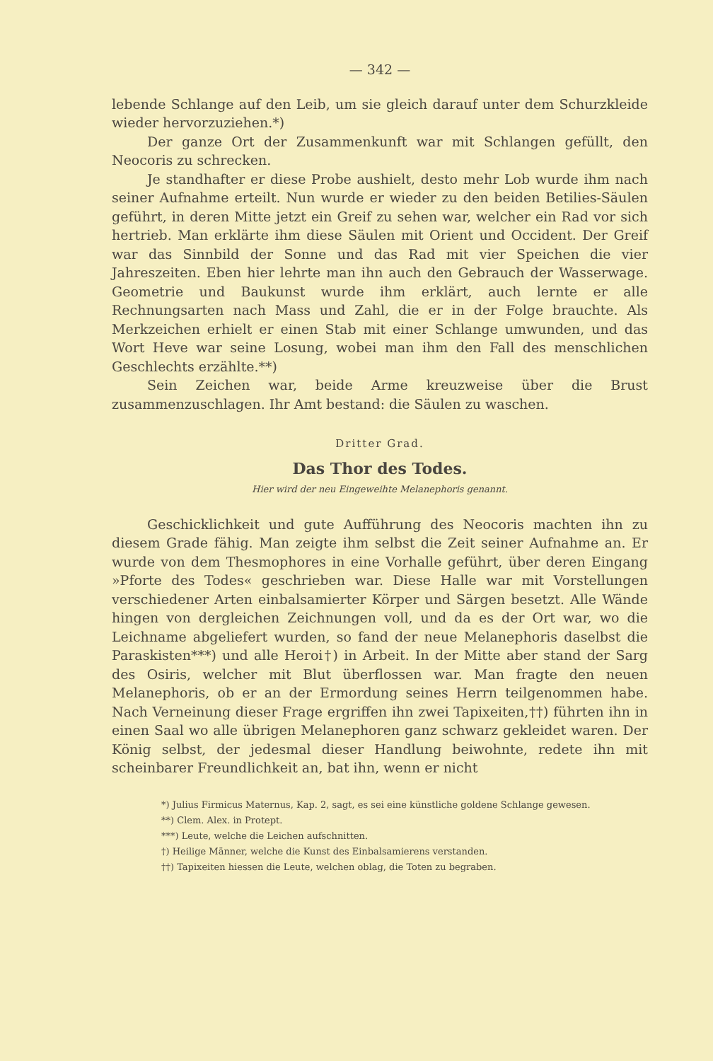— 342 —
lebende Schlange auf den Leib, um sie gleich darauf unter dem Schurzkleide wieder hervorzuziehen.*)
Der ganze Ort der Zusammenkunft war mit Schlangen gefüllt, den Neocoris zu schrecken.
Je standhafter er diese Probe aushielt, desto mehr Lob wurde ihm nach seiner Aufnahme erteilt. Nun wurde er wieder zu den beiden Betilies-Säulen geführt, in deren Mitte jetzt ein Greif zu sehen war, welcher ein Rad vor sich hertrieb. Man erklärte ihm diese Säulen mit Orient und Occident. Der Greif war das Sinnbild der Sonne und das Rad mit vier Speichen die vier Jahreszeiten. Eben hier lehrte man ihn auch den Gebrauch der Wasserwage. Geometrie und Baukunst wurde ihm erklärt, auch lernte er alle Rechnungsarten nach Mass und Zahl, die er in der Folge brauchte. Als Merkzeichen erhielt er einen Stab mit einer Schlange umwunden, und das Wort Heve war seine Losung, wobei man ihm den Fall des menschlichen Geschlechts erzählte.**)
Sein Zeichen war, beide Arme kreuzweise über die Brust zusammenzuschlagen. Ihr Amt bestand: die Säulen zu waschen.
Dritter Grad.
Das Thor des Todes.
Hier wird der neu Eingeweihte Melanephoris genannt.
Geschicklichkeit und gute Aufführung des Neocoris machten ihn zu diesem Grade fähig. Man zeigte ihm selbst die Zeit seiner Aufnahme an. Er wurde von dem Thesmophores in eine Vorhalle geführt, über deren Eingang »Pforte des Todes« geschrieben war. Diese Halle war mit Vorstellungen verschiedener Arten einbalsamierter Körper und Särgen besetzt. Alle Wände hingen von dergleichen Zeichnungen voll, und da es der Ort war, wo die Leichname abgeliefert wurden, so fand der neue Melanephoris daselbst die Paraskisten***) und alle Heroi†) in Arbeit. In der Mitte aber stand der Sarg des Osiris, welcher mit Blut überflossen war. Man fragte den neuen Melanephoris, ob er an der Ermordung seines Herrn teilgenommen habe. Nach Verneinung dieser Frage ergriffen ihn zwei Tapixeiten,††) führten ihn in einen Saal wo alle übrigen Melanephoren ganz schwarz gekleidet waren. Der König selbst, der jedesmal dieser Handlung beiwohnte, redete ihn mit scheinbarer Freundlichkeit an, bat ihn, wenn er nicht
*) Julius Firmicus Maternus, Kap. 2, sagt, es sei eine künstliche goldene Schlange gewesen.
**) Clem. Alex. in Protept.
***) Leute, welche die Leichen aufschnitten.
†) Heilige Männer, welche die Kunst des Einbalsamierens verstanden.
††) Tapixeiten hiessen die Leute, welchen oblag, die Toten zu begraben.